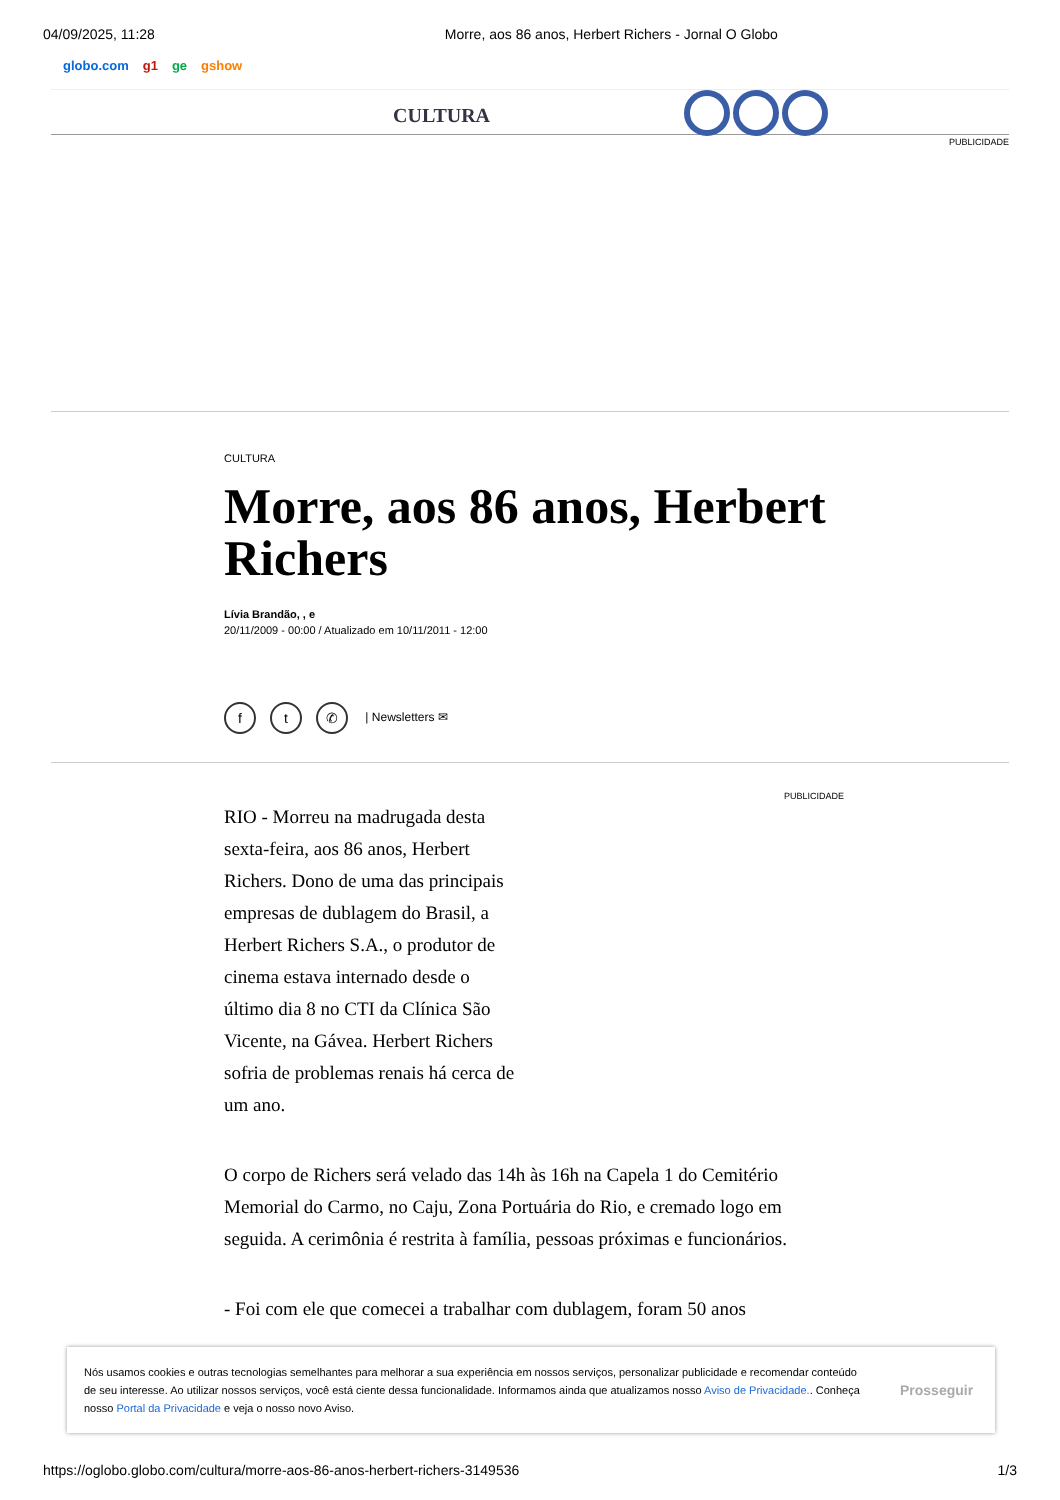04/09/2025, 11:28 Morre, aos 86 anos, Herbert Richers - Jornal O Globo
globo.com g1 ge gshow
CULTURA
PUBLICIDADE
CULTURA
Morre, aos 86 anos, Herbert Richers
Lívia Brandão, , e
20/11/2009 - 00:00 / Atualizado em 10/11/2011 - 12:00
ft ✆ | Newsletters ✉
PUBLICIDADE
RIO - Morreu na madrugada desta sexta-feira, aos 86 anos, Herbert Richers. Dono de uma das principais empresas de dublagem do Brasil, a Herbert Richers S.A., o produtor de cinema estava internado desde o último dia 8 no CTI da Clínica São Vicente, na Gávea. Herbert Richers sofria de problemas renais há cerca de um ano.
O corpo de Richers será velado das 14h às 16h na Capela 1 do Cemitério Memorial do Carmo, no Caju, Zona Portuária do Rio, e cremado logo em seguida. A cerimônia é restrita à família, pessoas próximas e funcionários.
- Foi com ele que comecei a trabalhar com dublagem, foram 50 anos
Nós usamos cookies e outras tecnologias semelhantes para melhorar a sua experiência em nossos serviços, personalizar publicidade e recomendar conteúdo de seu interesse. Ao utilizar nossos serviços, você está ciente dessa funcionalidade. Informamos ainda que atualizamos nosso Aviso de Privacidade.. Conheça nosso Portal da Privacidade e veja o nosso novo Aviso.
Prosseguir
https://oglobo.globo.com/cultura/morre-aos-86-anos-herbert-richers-3149536 1/3